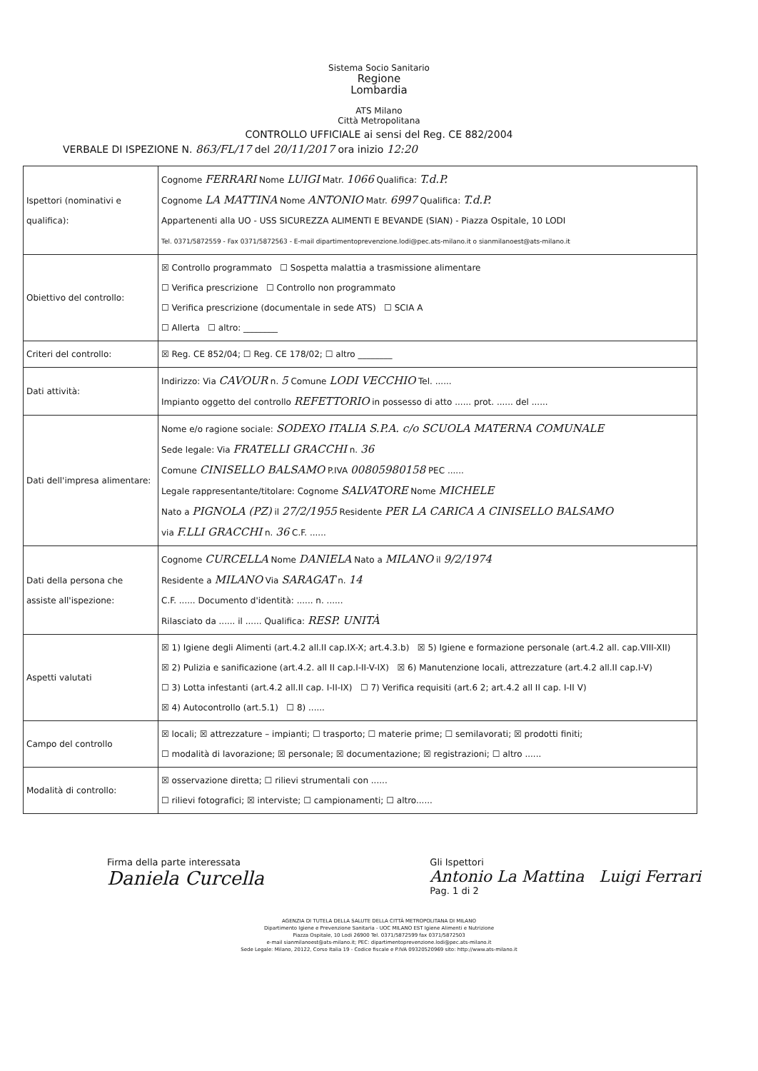Sistema Socio Sanitario
Regione
Lombardia
ATS Milano
Città Metropolitana
CONTROLLO UFFICIALE ai sensi del Reg. CE 882/2004
VERBALE DI ISPEZIONE N. 863/FL/17 del 20/11/2017 ora inizio 12:20
| Ispettori (nominativi e qualifica): | Cognome FERRARI Nome LUIGI Matr. 1066 Qualifica: T.d.P. Cognome LA MATTINA Nome ANTONIO Matr. 6997 Qualifica: T.d.P. Appartenenti alla UO - USS SICUREZZA ALIMENTI E BEVANDE (SIAN) - Piazza Ospitale, 10 LODI Tel. 0371/5872559 - Fax 0371/5872563 - E-mail dipartimentoprevenzione.lodi@pec.ats-milano.it o sianmilanoest@ats-milano.it |
| Obiettivo del controllo: | ☒ Controllo programmato ☐ Sospetta malattia a trasmissione alimentare ☐ Verifica prescrizione ☐ Controllo non programmato ☐ Verifica prescrizione (documentale in sede ATS) ☐ SCIA A ☐ Allerta ☐ altro: ________ |
| Criteri del controllo: | ☒ Reg. CE 852/04; ☐ Reg. CE 178/02; ☐ altro ________ |
| Dati attività: | Indirizzo: Via CAVOUR n. 5 Comune LODI VECCHIO Tel. ...... Impianto oggetto del controllo REFETTORIO in possesso di atto ...... prot. ...... del ...... |
| Dati dell'impresa alimentare: | Nome e/o ragione sociale: SODEXO ITALIA S.P.A. c/o SCUOLA MATERNA COMUNALE Sede legale: Via FRATELLI GRACCHI n. 36 Comune CINISELLO BALSAMO P.IVA 00805980158 PEC ...... Legale rappresentante/titolare: Cognome SALVATORE Nome MICHELE Nato a PIGNOLA (PZ) il 27/2/1955 Residente PER LA CARICA A CINISELLO BALSAMO via F.LLI GRACCHI n. 36 C.F. ...... |
| Dati della persona che assiste all'ispezione: | Cognome CURCELLA Nome DANIELA Nato a MILANO il 9/2/1974 Residente a MILANO Via SARAGAT n. 14 C.F. ...... Documento d'identità: ...... n. ...... Rilasciato da ...... il ...... Qualifica: RESP. UNITÀ |
| Aspetti valutati | ☒ 1) Igiene degli Alimenti (art.4.2 all.II cap.IX-X; art.4.3.b) ☒ 5) Igiene e formazione personale (art.4.2 all. cap.VIII-XII) ☒ 2) Pulizia e sanificazione (art.4.2. all II cap.I-II-V-IX) ☒ 6) Manutenzione locali, attrezzature (art.4.2 all.II cap.I-V) ☐ 3) Lotta infestanti (art.4.2 all.II cap. I-II-IX) ☐ 7) Verifica requisiti (art.6 2; art.4.2 all II cap. I-II V) ☒ 4) Autocontrollo (art.5.1) ☐ 8) ...... |
| Campo del controllo | ☒ locali; ☒ attrezzature – impianti; ☐ trasporto; ☐ materie prime; ☐ semilavorati; ☒ prodotti finiti; ☐ modalità di lavorazione; ☒ personale; ☒ documentazione; ☒ registrazioni; ☐ altro ...... |
| Modalità di controllo: | ☒ osservazione diretta; ☐ rilievi strumentali con ...... ☐ rilievi fotografici; ☒ interviste; ☐ campionamenti; ☐ altro...... |
Firma della parte interessata
Daniela Curcella
Gli Ispettori
Antonio La Mattina Luigi Ferrari
Pag. 1 di 2
AGENZIA DI TUTELA DELLA SALUTE DELLA CITTÀ METROPOLITANA DI MILANO
Dipartimento Igiene e Prevenzione Sanitaria - UOC MILANO EST Igiene Alimenti e Nutrizione
Piazza Ospitale, 10 Lodi 26900 Tel. 0371/5872599 fax 0371/5872503
e-mail sianmilanoest@ats-milano.it; PEC: dipartimentoprevenzione.lodi@pec.ats-milano.it
Sede Legale: Milano, 20122, Corso Italia 19 - Codice fiscale e P.IVA 09320520969 sito: http://www.ats-milano.it